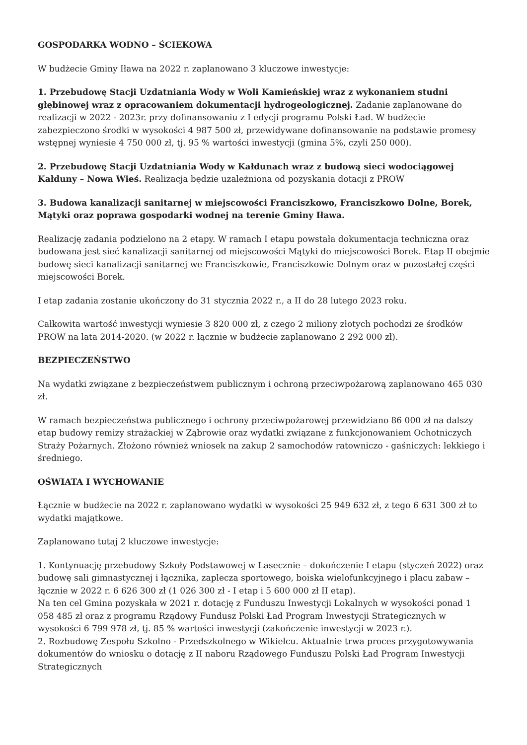GOSPODARKA WODNO – ŚCIEKOWA
W budżecie Gminy Iława na 2022 r. zaplanowano 3 kluczowe inwestycje:
1. Przebudowę Stacji Uzdatniania Wody w Woli Kamieńskiej wraz z wykonaniem studni głębinowej wraz z opracowaniem dokumentacji hydrogeologicznej. Zadanie zaplanowane do realizacji w 2022 - 2023r. przy dofinansowaniu z I edycji programu Polski Ład. W budżecie zabezpieczono środki w wysokości 4 987 500 zł, przewidywane dofinansowanie na podstawie promesy wstępnej wyniesie 4 750 000 zł, tj. 95 % wartości inwestycji (gmina 5%, czyli 250 000).
2. Przebudowę Stacji Uzdatniania Wody w Kałdunach wraz z budową sieci wodociągowej Kałduny – Nowa Wieś. Realizacja będzie uzależniona od pozyskania dotacji z PROW
3. Budowa kanalizacji sanitarnej w miejscowości Franciszkowo, Franciszkowo Dolne, Borek, Mątyki oraz poprawa gospodarki wodnej na terenie Gminy Iława.
Realizację zadania podzielono na 2 etapy. W ramach I etapu powstała dokumentacja techniczna oraz budowana jest sieć kanalizacji sanitarnej od miejscowości Mątyki do miejscowości Borek. Etap II obejmie budowę sieci kanalizacji sanitarnej we Franciszkowie, Franciszkowie Dolnym oraz w pozostałej części miejscowości Borek.
I etap zadania zostanie ukończony do 31 stycznia 2022 r., a II do 28 lutego 2023 roku.
Całkowita wartość inwestycji wyniesie 3 820 000 zł, z czego 2 miliony złotych pochodzi ze środków PROW na lata 2014-2020. (w 2022 r. łącznie w budżecie zaplanowano 2 292 000 zł).
BEZPIECZEŃSTWO
Na wydatki związane z bezpieczeństwem publicznym i ochroną przeciwpożarową zaplanowano 465 030 zł.
W ramach bezpieczeństwa publicznego i ochrony przeciwpożarowej przewidziano 86 000 zł na dalszy etap budowy remizy strażackiej w Ząbrowie oraz wydatki związane z funkcjonowaniem Ochotniczych Straży Pożarnych. Złożono również wniosek na zakup 2 samochodów ratowniczo - gaśniczych: lekkiego i średniego.
OŚWIATA I WYCHOWANIE
Łącznie w budżecie na 2022 r. zaplanowano wydatki w wysokości 25 949 632 zł, z tego 6 631 300 zł to wydatki majątkowe.
Zaplanowano tutaj 2 kluczowe inwestycje:
1. Kontynuację przebudowy Szkoły Podstawowej w Lasecznie – dokończenie I etapu (styczeń 2022) oraz budowę sali gimnastycznej i łącznika, zaplecza sportowego, boiska wielofunkcyjnego i placu zabaw – łącznie w 2022 r. 6 626 300 zł (1 026 300 zł - I etap i 5 600 000 zł II etap).
Na ten cel Gmina pozyskała w 2021 r. dotację z Funduszu Inwestycji Lokalnych w wysokości ponad 1 058 485 zł oraz z programu Rządowy Fundusz Polski Ład Program Inwestycji Strategicznych w wysokości 6 799 978 zł, tj. 85 % wartości inwestycji (zakończenie inwestycji w 2023 r.).
2. Rozbudowę Zespołu Szkolno - Przedszkolnego w Wikielcu. Aktualnie trwa proces przygotowywania dokumentów do wniosku o dotację z II naboru Rządowego Funduszu Polski Ład Program Inwestycji Strategicznych